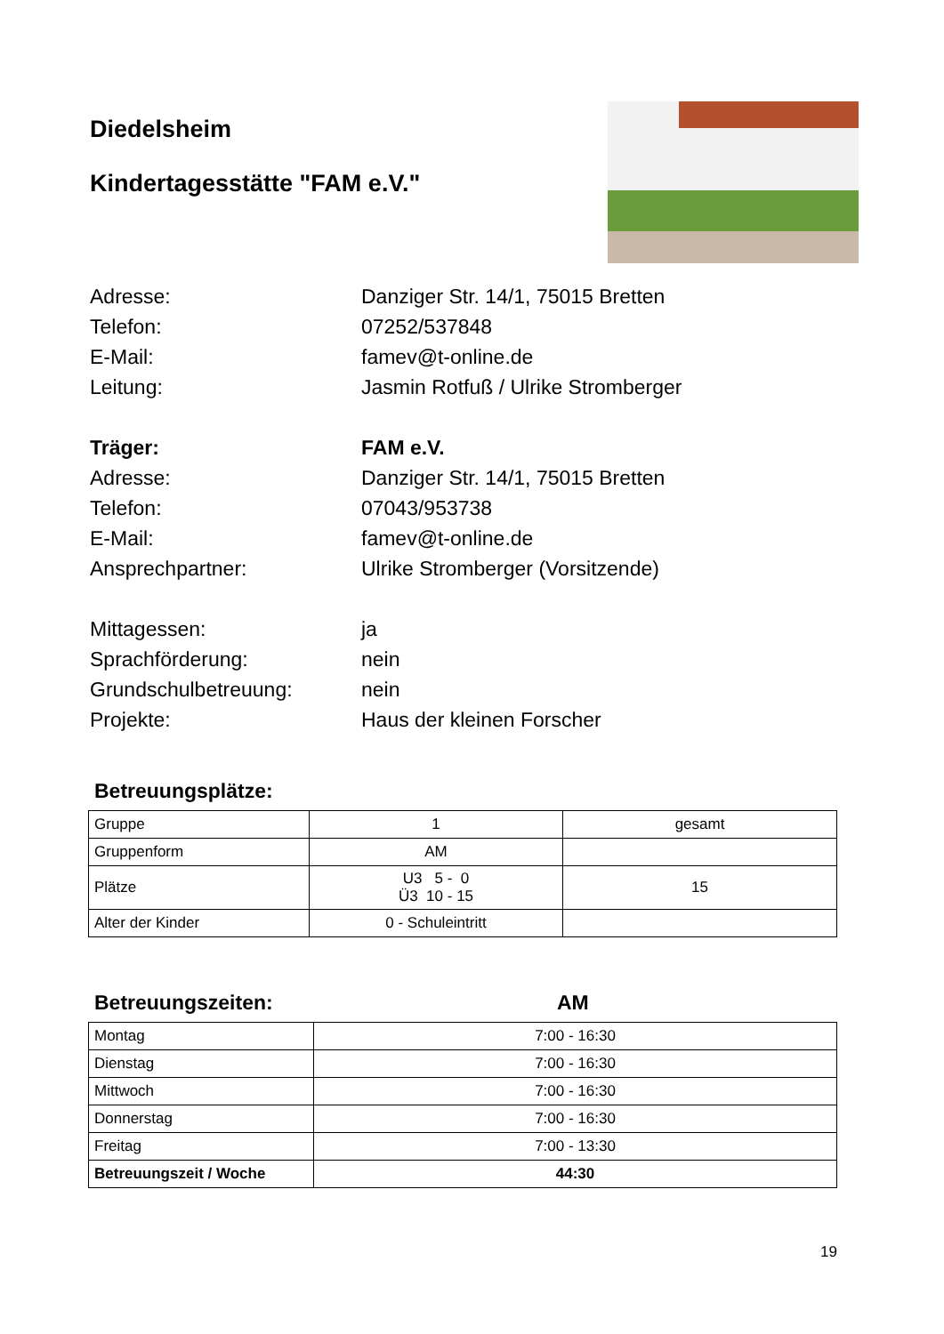Diedelsheim
Kindertagesstätte "FAM e.V."
Adresse: Danziger Str. 14/1, 75015 Bretten
Telefon: 07252/537848
E-Mail: famev@t-online.de
Leitung: Jasmin Rotfuß / Ulrike Stromberger
Träger: FAM e.V.
Adresse: Danziger Str. 14/1, 75015 Bretten
Telefon: 07043/953738
E-Mail: famev@t-online.de
Ansprechpartner: Ulrike Stromberger (Vorsitzende)
Mittagessen: ja
Sprachförderung: nein
Grundschulbetreuung: nein
Projekte: Haus der kleinen Forscher
Betreuungsplätze:
| Gruppe | 1 | gesamt |
| Gruppenform | AM | |
| Plätze | U3 5 - 0 Ü3 10 - 15 | 15 |
| Alter der Kinder | 0 - Schuleintritt | |
Betreuungszeiten: AM
| Montag | 7:00 - 16:30 |
| Dienstag | 7:00 - 16:30 |
| Mittwoch | 7:00 - 16:30 |
| Donnerstag | 7:00 - 16:30 |
| Freitag | 7:00 - 13:30 |
| Betreuungszeit / Woche | 44:30 |
19